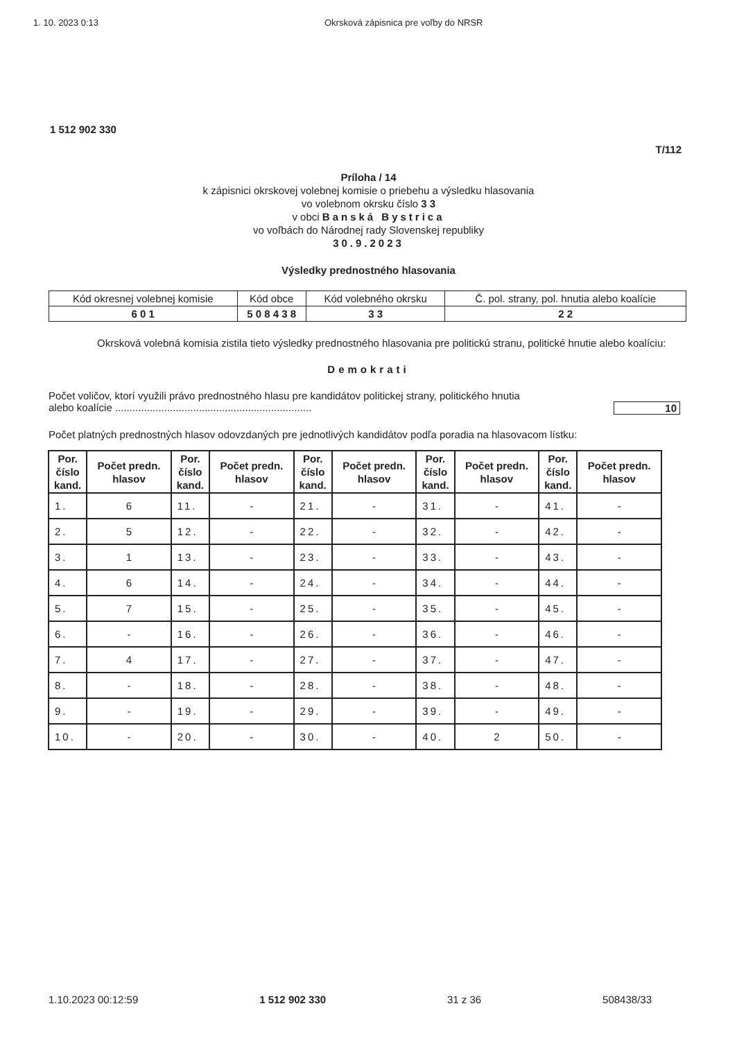1. 10. 2023 0:13 Okrsková zápisnica pre voľby do NRSR
1 512 902 330
T/112
Príloha / 14
k zápisnici okrskovej volebnej komisie o priebehu a výsledku hlasovania
vo volebnom okrsku číslo 3 3
v obci Banská Bystrica
vo voľbách do Národnej rady Slovenskej republiky
30.9.2023
Výsledky prednostného hlasovania
| Kód okresnej volebnej komisie | Kód obce | Kód volebného okrsku | Č. pol. strany, pol. hnutia alebo koalície |
| 6 0 1 | 5 0 8 4 3 8 | 3 3 | 2 2 |
Okrsková volebná komisia zistila tieto výsledky prednostného hlasovania pre politickú stranu, politické hnutie alebo koalíciu:
Demokrati
Počet voličov, ktorí využili právo prednostného hlasu pre kandidátov politickej strany, politického hnutia
alebo koalície .................................................................... 10
Počet platných prednostných hlasov odovzdaných pre jednotlivých kandidátov podľa poradia na hlasovacom lístku:
| Por. číslo kand. | Počet predn. hlasov | Por. číslo kand. | Počet predn. hlasov | Por. číslo kand. | Počet predn. hlasov | Por. číslo kand. | Počet predn. hlasov | Por. číslo kand. | Počet predn. hlasov |
| --- | --- | --- | --- | --- | --- | --- | --- | --- | --- |
| 1. | 6 | 11. | - | 21. | - | 31. | - | 41. | - |
| 2. | 5 | 12. | - | 22. | - | 32. | - | 42. | - |
| 3. | 1 | 13. | - | 23. | - | 33. | - | 43. | - |
| 4. | 6 | 14. | - | 24. | - | 34. | - | 44. | - |
| 5. | 7 | 15. | - | 25. | - | 35. | - | 45. | - |
| 6. | - | 16. | - | 26. | - | 36. | - | 46. | - |
| 7. | 4 | 17. | - | 27. | - | 37. | - | 47. | - |
| 8. | - | 18. | - | 28. | - | 38. | - | 48. | - |
| 9. | - | 19. | - | 29. | - | 39. | - | 49. | - |
| 10. | - | 20. | - | 30. | - | 40. | 2 | 50. | - |
1.10.2023 00:12:59 1 512 902 330 31 z 36 508438/33